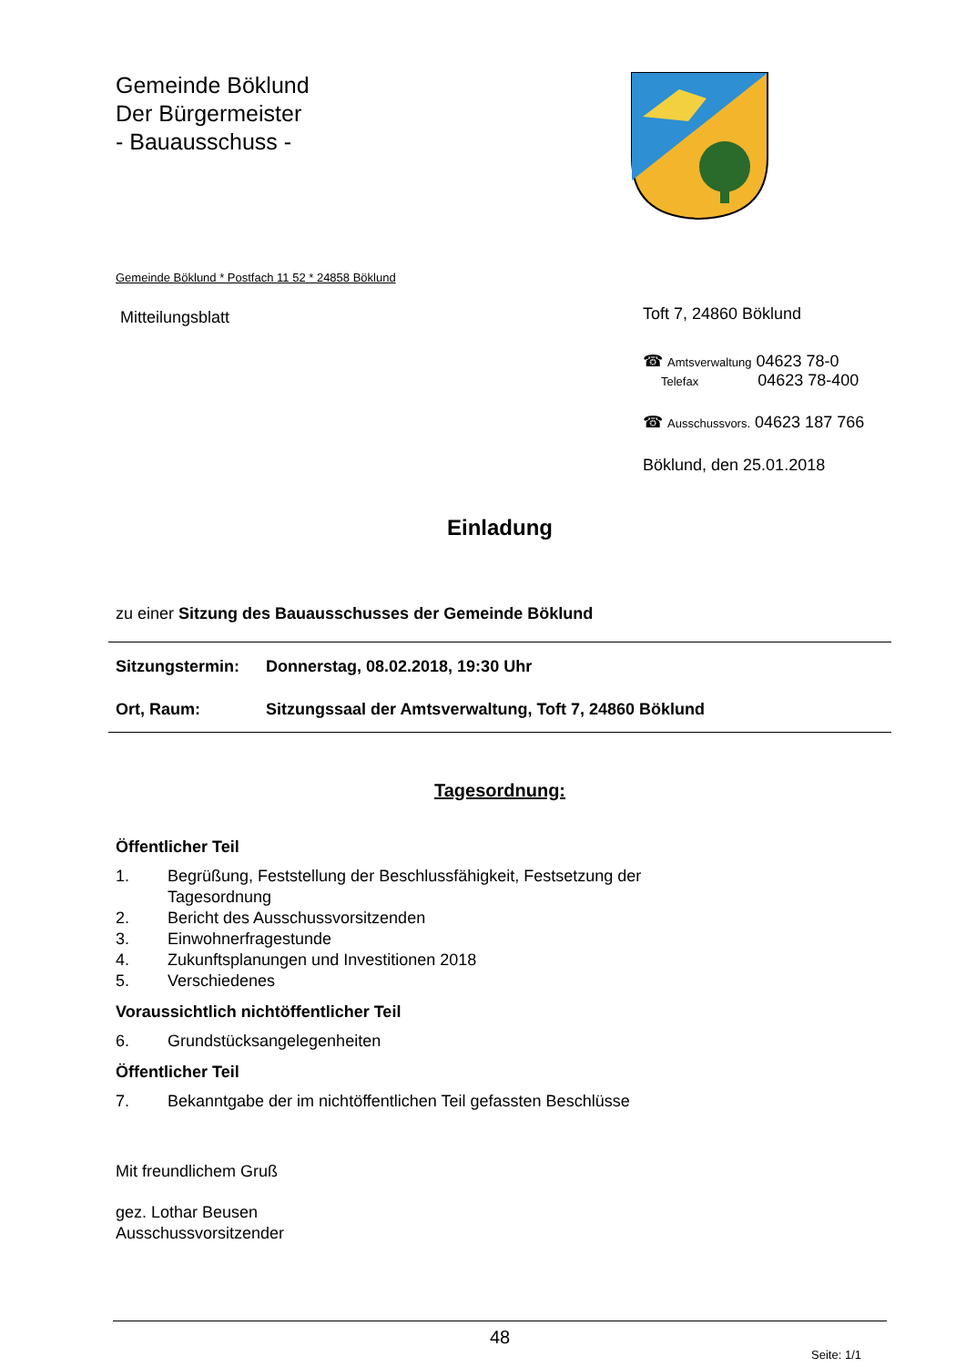Gemeinde Böklund
Der Bürgermeister
- Bauausschuss -
Gemeinde Böklund * Postfach 11 52 * 24858 Böklund
Mitteilungsblatt
Toft 7, 24860 Böklund
☎ Amtsverwaltung 04623 78-0
Telefax 04623 78-400
☎ Ausschussvors. 04623 187 766
Böklund, den 25.01.2018
Einladung
zu einer Sitzung des Bauausschusses der Gemeinde Böklund
Sitzungstermin: Donnerstag, 08.02.2018, 19:30 Uhr
Ort, Raum: Sitzungssaal der Amtsverwaltung, Toft 7, 24860 Böklund
Tagesordnung:
Öffentlicher Teil
1. Begrüßung, Feststellung der Beschlussfähigkeit, Festsetzung der
Tagesordnung
2. Bericht des Ausschussvorsitzenden
3. Einwohnerfragestunde
4. Zukunftsplanungen und Investitionen 2018
5. Verschiedenes
Voraussichtlich nichtöffentlicher Teil
6. Grundstücksangelegenheiten
Öffentlicher Teil
7. Bekanntgabe der im nichtöffentlichen Teil gefassten Beschlüsse
Mit freundlichem Gruß
gez. Lothar Beusen
Ausschussvorsitzender
48
Seite: 1/1